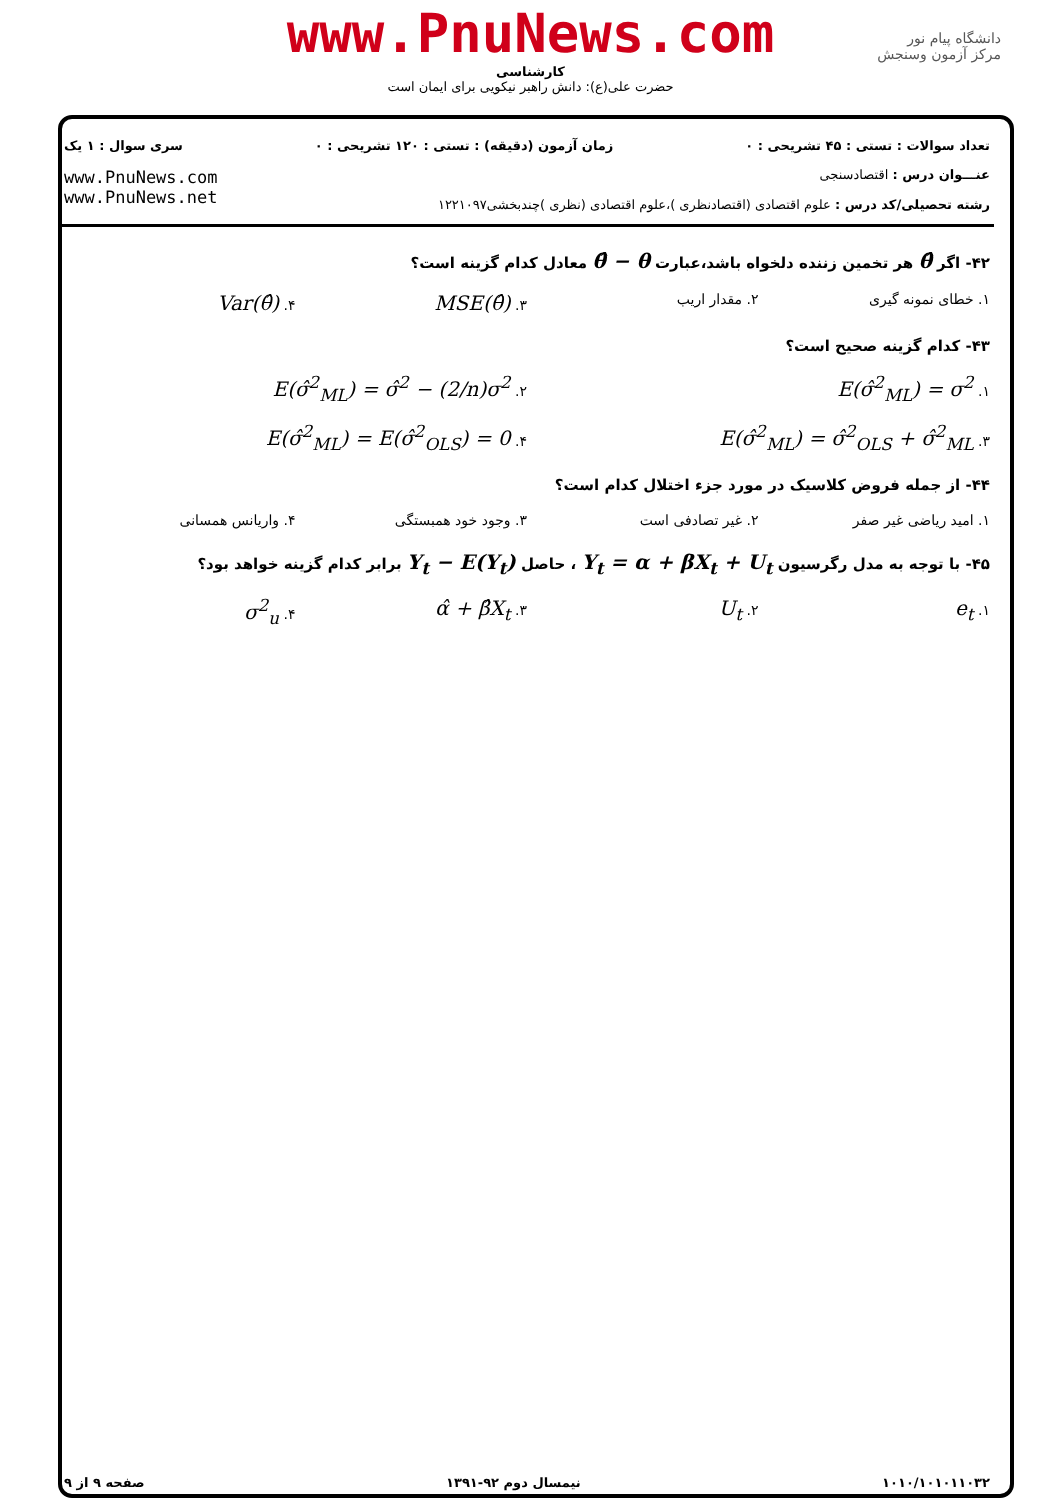www.PnuNews.com
کارشناسی
حضرت علی(ع): دانش راهبر نیکویی برای ایمان است
دانشگاه پیام نور
مرکز آزمون وسنجش
تعداد سوالات : تستی : ۴۵ تشریحی : ۰ زمان آزمون (دقیقه) : تستی : ۱۲۰ تشریحی : ۰ سری سوال : ۱ یک
عنـــوان درس : اقتصادسنجی
رشته تحصیلی/کد درس : علوم اقتصادی (اقتصادنظری )،علوم اقتصادی (نظری )چندبخشی۱۲۲۱۰۹۷
www.PnuNews.com
www.PnuNews.net
۴۲- اگر θ̂ هر تخمین زننده دلخواه باشد،عبارت θ̂ − θ معادل کدام گزینه است؟
۱. خطای نمونه گیری ۲. مقدار اریب ۳. MSE(θ̂) ۴. Var(θ̂)
۴۳- کدام گزینه صحیح است؟
۱. E(σ̂<sup>2</sup><sub>ML</sub>) = σ<sup>2</sup> ۲. E(σ̂<sup>2</sup><sub>ML</sub>) = σ̂<sup>2</sup> − (2/n)σ<sup>2</sup> ۳. E(σ̂<sup>2</sup><sub>ML</sub>) = σ̂<sup>2</sup><sub>OLS</sub> + σ̂<sup>2</sup><sub>ML</sub> ۴. E(σ̂<sup>2</sup><sub>ML</sub>) = E(σ̂<sup>2</sup><sub>OLS</sub>) = 0
۴۴- از جمله فروض کلاسیک در مورد جزء اختلال کدام است؟
۱. امید ریاضی غیر صفر ۲. غیر تصادفی است ۳. وجود خود همبستگی ۴. واریانس همسانی
۴۵- با توجه به مدل رگرسیون Y<sub>t</sub> = α + βX<sub>t</sub> + U<sub>t</sub> ، حاصل Y<sub>t</sub> − E(Y<sub>t</sub>) برابر کدام گزینه خواهد بود؟
۱. e<sub>t</sub> ۲. U<sub>t</sub> ۳. α̂ + β̂X<sub>t</sub> ۴. σ<sup>2</sup><sub>u</sub>
۱۰۱۰/۱۰۱۰۱۱۰۳۲ نیمسال دوم ۹۲-۱۳۹۱ صفحه ۹ از ۹